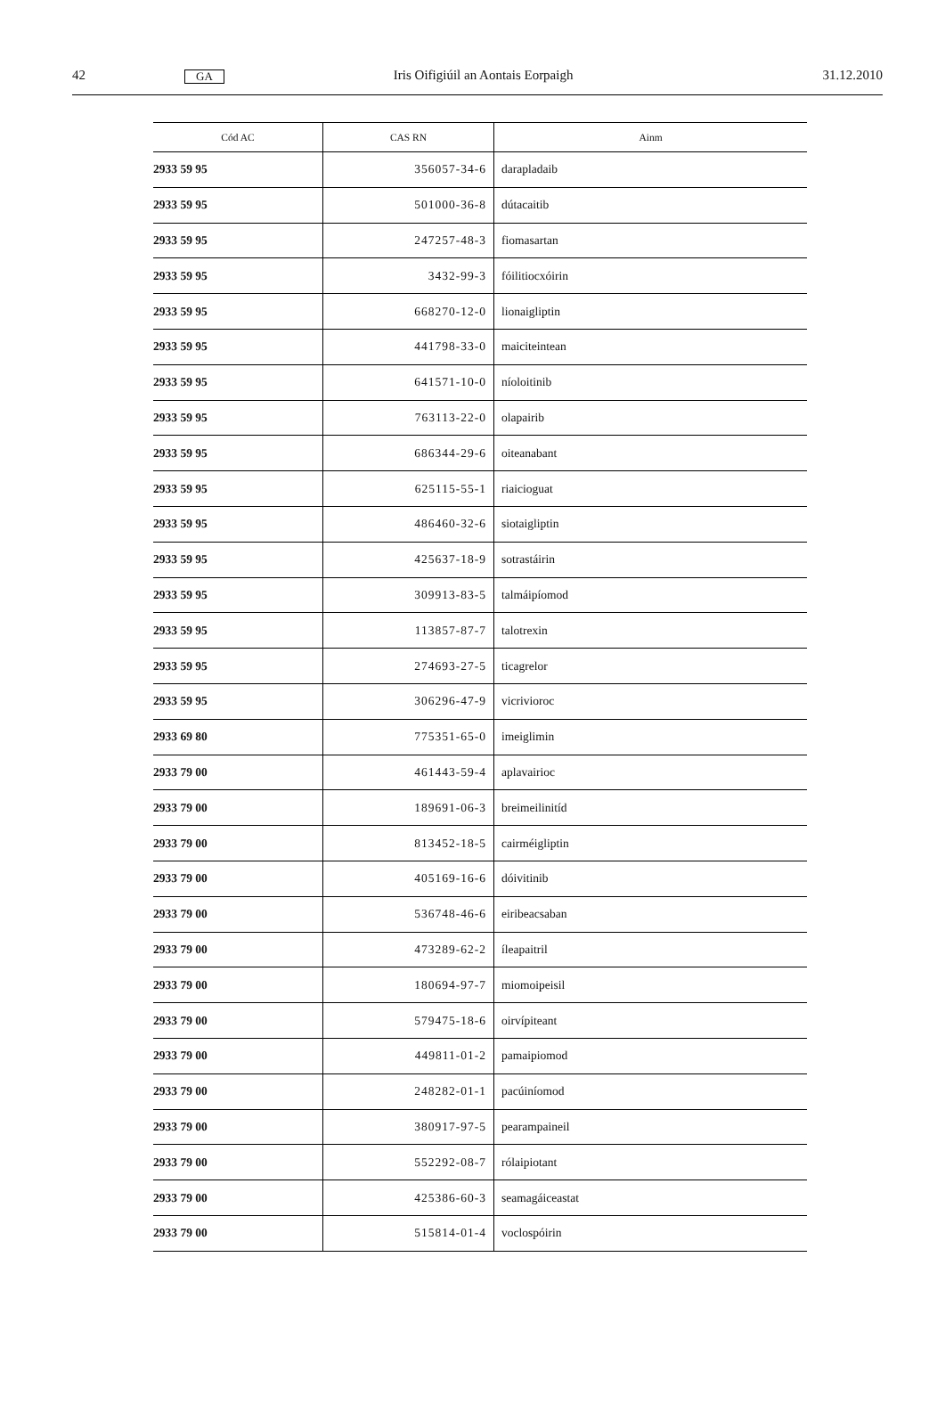42 GA Iris Oifigiúil an Aontais Eorpaigh 31.12.2010
| Cód AC | CAS RN | Ainm |
| --- | --- | --- |
| 2933 59 95 | 356057-34-6 | darapladaib |
| 2933 59 95 | 501000-36-8 | dútacaitib |
| 2933 59 95 | 247257-48-3 | fiomasartan |
| 2933 59 95 | 3432-99-3 | fóilitiocxóirin |
| 2933 59 95 | 668270-12-0 | lionaigliptin |
| 2933 59 95 | 441798-33-0 | maiciteintean |
| 2933 59 95 | 641571-10-0 | níoloitinib |
| 2933 59 95 | 763113-22-0 | olapairib |
| 2933 59 95 | 686344-29-6 | oiteanabant |
| 2933 59 95 | 625115-55-1 | riaicioguat |
| 2933 59 95 | 486460-32-6 | siotaigliptin |
| 2933 59 95 | 425637-18-9 | sotrastáirin |
| 2933 59 95 | 309913-83-5 | talmáipíomod |
| 2933 59 95 | 113857-87-7 | talotrexin |
| 2933 59 95 | 274693-27-5 | ticagrelor |
| 2933 59 95 | 306296-47-9 | vicrivioroc |
| 2933 69 80 | 775351-65-0 | imeiglimin |
| 2933 79 00 | 461443-59-4 | aplavairioc |
| 2933 79 00 | 189691-06-3 | breimeilinitíd |
| 2933 79 00 | 813452-18-5 | cairméigliptin |
| 2933 79 00 | 405169-16-6 | dóivitinib |
| 2933 79 00 | 536748-46-6 | eiribeacsaban |
| 2933 79 00 | 473289-62-2 | íleapaitril |
| 2933 79 00 | 180694-97-7 | miomoipeisil |
| 2933 79 00 | 579475-18-6 | oirvípiteant |
| 2933 79 00 | 449811-01-2 | pamaipiomod |
| 2933 79 00 | 248282-01-1 | pacúiníomod |
| 2933 79 00 | 380917-97-5 | pearampaineil |
| 2933 79 00 | 552292-08-7 | rólaipiotant |
| 2933 79 00 | 425386-60-3 | seamagáiceastat |
| 2933 79 00 | 515814-01-4 | voclospóirin |